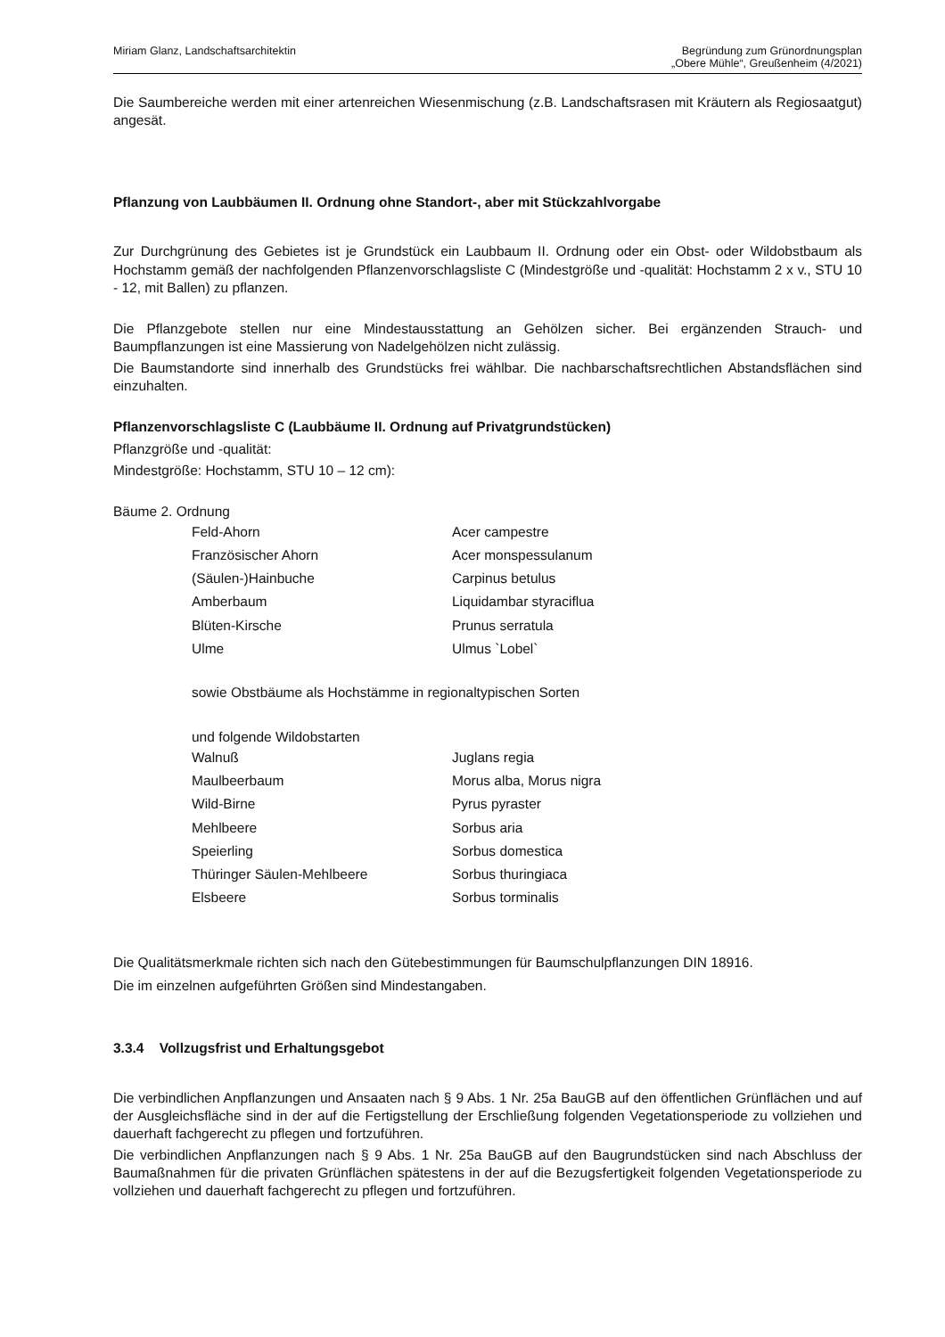Miriam Glanz, Landschaftsarchitektin
Begründung zum Grünordnungsplan
„Obere Mühle“, Greußenheim (4/2021)
Die Saumbereiche werden mit einer artenreichen Wiesenmischung (z.B. Landschaftsrasen mit Kräutern als Regiosaatgut) angesät.
Pflanzung von Laubbäumen II. Ordnung ohne Standort-, aber mit Stückzahlvorgabe
Zur Durchgrünung des Gebietes ist je Grundstück ein Laubbaum II. Ordnung oder ein Obst- oder Wildobstbaum als Hochstamm gemäß der nachfolgenden Pflanzenvorschlagsliste C (Mindestgröße und -qualität: Hochstamm 2 x v., STU 10 - 12, mit Ballen) zu pflanzen.
Die Pflanzgebote stellen nur eine Mindestausstattung an Gehölzen sicher. Bei ergänzenden Strauch- und Baumpflanzungen ist eine Massierung von Nadelgehölzen nicht zulässig.
Die Baumstandorte sind innerhalb des Grundstücks frei wählbar. Die nachbarschaftsrechtlichen Abstandsflächen sind einzuhalten.
Pflanzenvorschlagsliste C (Laubbäume II. Ordnung auf Privatgrundstücken)
Pflanzgröße und -qualität:
Mindestgröße: Hochstamm, STU 10 – 12 cm):
Bäume 2. Ordnung
| Feld-Ahorn | Acer campestre |
| Französischer Ahorn | Acer monspessulanum |
| (Säulen-)Hainbuche | Carpinus betulus |
| Amberbaum | Liquidambar styraciflua |
| Blüten-Kirsche | Prunus serratula |
| Ulme | Ulmus `Lobel` |
sowie Obstbäume als Hochstämme in regionaltypischen Sorten
und folgende Wildobstarten
| Walnuß | Juglans regia |
| Maulbeerbaum | Morus alba, Morus nigra |
| Wild-Birne | Pyrus pyraster |
| Mehlbeere | Sorbus aria |
| Speierling | Sorbus domestica |
| Thüringer Säulen-Mehlbeere | Sorbus thuringiaca |
| Elsbeere | Sorbus torminalis |
Die Qualitätsmerkmale richten sich nach den Gütebestimmungen für Baumschulpflanzungen DIN 18916.
Die im einzelnen aufgeführten Größen sind Mindestangaben.
3.3.4 Vollzugsfrist und Erhaltungsgebot
Die verbindlichen Anpflanzungen und Ansaaten nach § 9 Abs. 1 Nr. 25a BauGB auf den öffentlichen Grünflächen und auf der Ausgleichsfläche sind in der auf die Fertigstellung der Erschließung folgenden Vegetationsperiode zu vollziehen und dauerhaft fachgerecht zu pflegen und fortzuführen.
Die verbindlichen Anpflanzungen nach § 9 Abs. 1 Nr. 25a BauGB auf den Baugrundstücken sind nach Abschluss der Baumaßnahmen für die privaten Grünflächen spätestens in der auf die Bezugsfertigkeit folgenden Vegetationsperiode zu vollziehen und dauerhaft fachgerecht zu pflegen und fortzuführen.